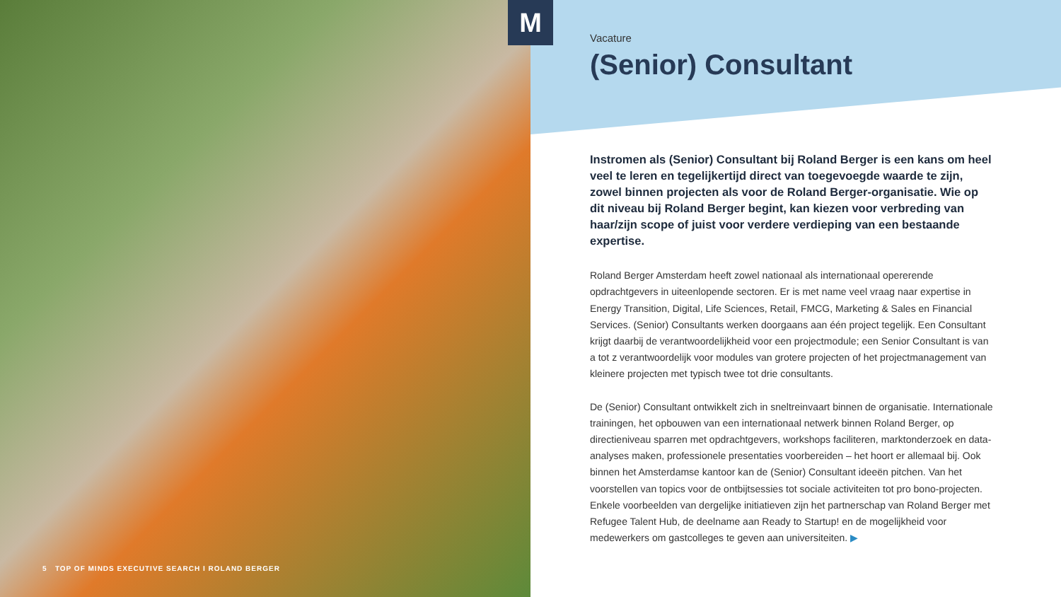M
5 TOP OF MINDS EXECUTIVE SEARCH I ROLAND BERGER
Vacature
(Senior) Consultant
Instromen als (Senior) Consultant bij Roland Berger is een kans om heel veel te leren en tegelijkertijd direct van toegevoegde waarde te zijn, zowel binnen projecten als voor de Roland Berger-organisatie. Wie op dit niveau bij Roland Berger begint, kan kiezen voor verbreding van haar/zijn scope of juist voor verdere verdieping van een bestaande expertise.
Roland Berger Amsterdam heeft zowel nationaal als internationaal opererende opdrachtgevers in uiteenlopende sectoren. Er is met name veel vraag naar expertise in Energy Transition, Digital, Life Sciences, Retail, FMCG, Marketing & Sales en Financial Services. (Senior) Consultants werken doorgaans aan één project tegelijk. Een Consultant krijgt daarbij de verantwoordelijkheid voor een projectmodule; een Senior Consultant is van a tot z verantwoordelijk voor modules van grotere projecten of het projectmanagement van kleinere projecten met typisch twee tot drie consultants.
De (Senior) Consultant ontwikkelt zich in sneltreinvaart binnen de organisatie. Internationale trainingen, het opbouwen van een internationaal netwerk binnen Roland Berger, op directieniveau sparren met opdrachtgevers, workshops faciliteren, marktonderzoek en data-analyses maken, professionele presentaties voorbereiden – het hoort er allemaal bij. Ook binnen het Amsterdamse kantoor kan de (Senior) Consultant ideeën pitchen. Van het voorstellen van topics voor de ontbijtsessies tot sociale activiteiten tot pro bono-projecten. Enkele voorbeelden van dergelijke initiatieven zijn het partnerschap van Roland Berger met Refugee Talent Hub, de deelname aan Ready to Startup! en de mogelijkheid voor medewerkers om gastcolleges te geven aan universiteiten. ▶